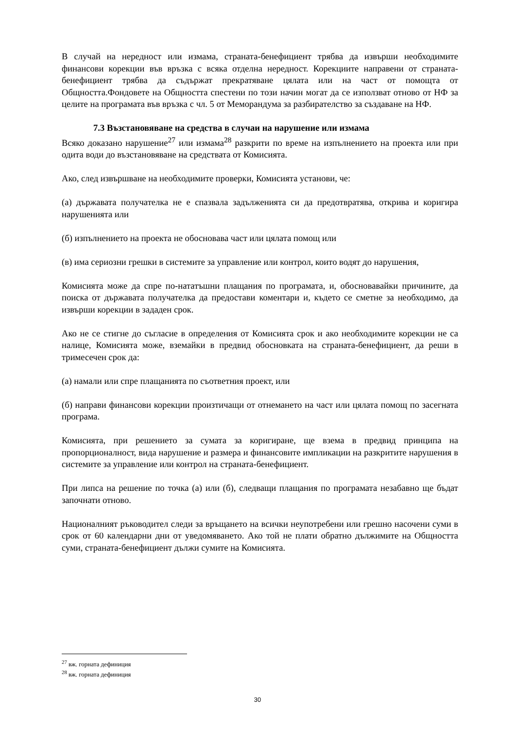В случай на нередност или измама, страната-бенефициент трябва да извърши необходимите финансови корекции във връзка с всяка отделна нередност. Корекциите направени от страната-бенефициент трябва да съдържат прекратяване цялата или на част от помощта от Общността.Фондовете на Общността спестени по този начин могат да се използват отново от НФ за целите на програмата във връзка с чл. 5 от Меморандума за разбирателство за създаване на НФ.
7.3 Възстановяване на средства в случаи на нарушение или измама
Всяко доказано нарушение<sup>27</sup> или измама<sup>28</sup> разкрити по време на изпълнението на проекта или при одита води до възстановяване на средствата от Комисията.
Ако, след извършване на необходимите проверки, Комисията установи, че:
(а) държавата получателка не е спазвала задълженията си да предотвратява, открива и коригира нарушенията или
(б) изпълнението на проекта не обосновава част или цялата помощ или
(в) има сериозни грешки в системите за управление или контрол, които водят до нарушения,
Комисията може да спре по-нататъшни плащания по програмата, и, обосновавайки причините, да поиска от държавата получателка да предостави коментари и, където се сметне за необходимо, да извърши корекции в зададен срок.
Ако не се стигне до съгласие в определения от Комисията срок и ако необходимите корекции не са налице, Комисията може, вземайки в предвид обосновката на страната-бенефициент, да реши в тримесечен срок да:
(а) намали или спре плащанията по съответния проект, или
(б) направи финансови корекции произтичащи от отнемането на част или цялата помощ по засегната програма.
Комисията, при решението за сумата за коригиране, ще взема в предвид принципа на пропорционалност, вида нарушение и размера и финансовите импликации на разкритите нарушения в системите за управление или контрол на страната-бенефициент.
При липса на решение по точка (а) или (б), следващи плащания по програмата незабавно ще бъдат започнати отново.
Националният ръководител следи за връщането на всички неупотребени или грешно насочени суми в срок от 60 календарни дни от уведомяването. Ако той не плати обратно дължимите на Общността суми, страната-бенефициент дължи сумите на Комисията.
<sup>27</sup> вж. горната дефиниция
<sup>28</sup> вж. горната дефиниция
30